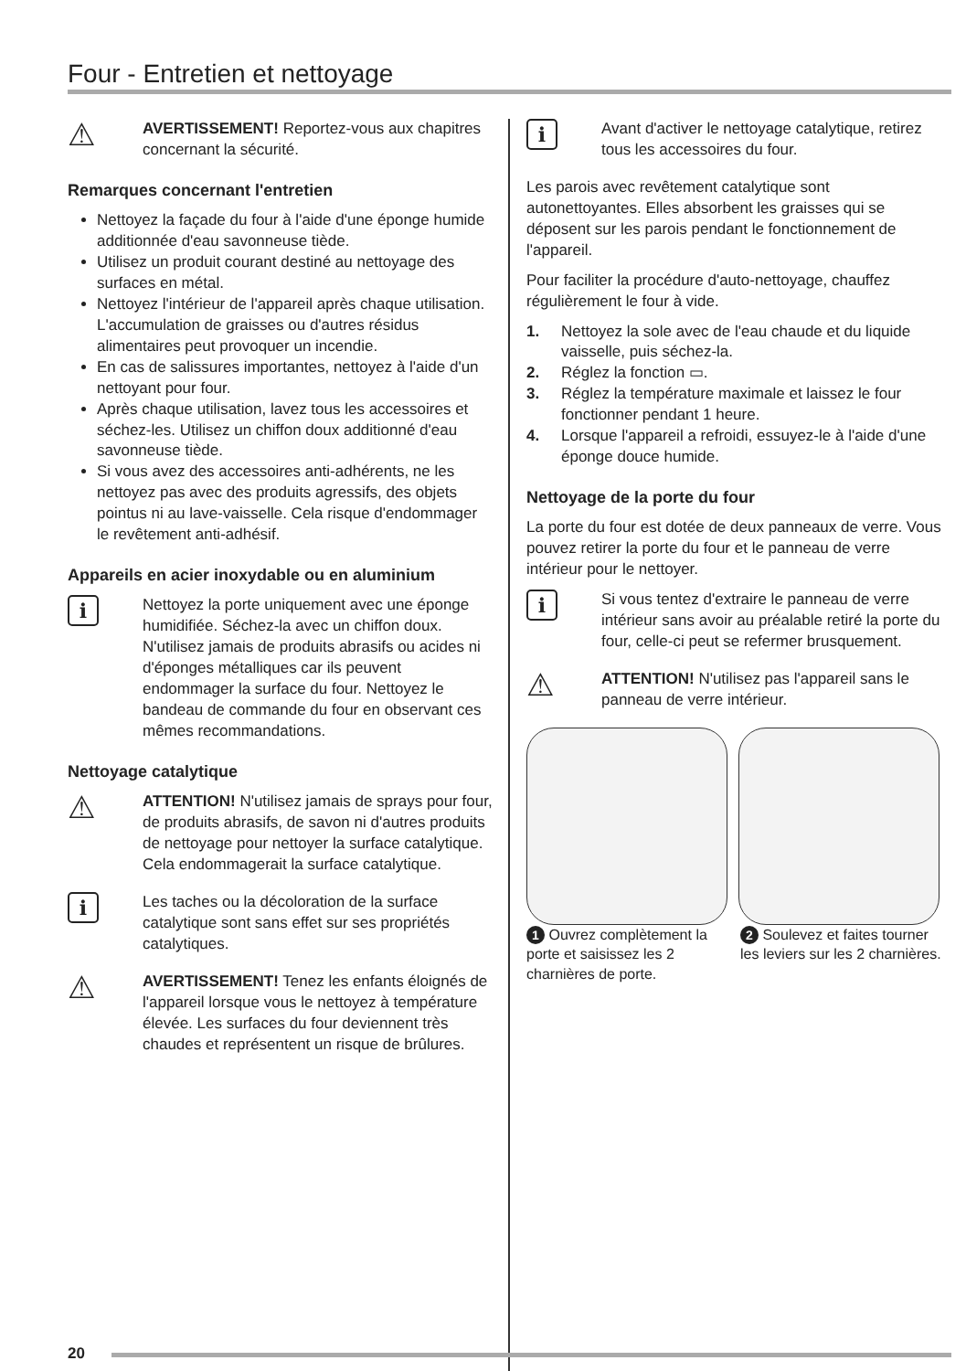Four - Entretien et nettoyage
⚠
AVERTISSEMENT! Reportez-vous aux chapitres concernant la sécurité.
Remarques concernant l'entretien
Nettoyez la façade du four à l'aide d'une éponge humide additionnée d'eau savonneuse tiède.
Utilisez un produit courant destiné au nettoyage des surfaces en métal.
Nettoyez l'intérieur de l'appareil après chaque utilisation. L'accumulation de graisses ou d'autres résidus alimentaires peut provoquer un incendie.
En cas de salissures importantes, nettoyez à l'aide d'un nettoyant pour four.
Après chaque utilisation, lavez tous les accessoires et séchez-les. Utilisez un chiffon doux additionné d'eau savonneuse tiède.
Si vous avez des accessoires anti-adhérents, ne les nettoyez pas avec des produits agressifs, des objets pointus ni au lave-vaisselle. Cela risque d'endommager le revêtement anti-adhésif.
Appareils en acier inoxydable ou en aluminium
i
Nettoyez la porte uniquement avec une éponge humidifiée. Séchez-la avec un chiffon doux. N'utilisez jamais de produits abrasifs ou acides ni d'éponges métalliques car ils peuvent endommager la surface du four. Nettoyez le bandeau de commande du four en observant ces mêmes recommandations.
Nettoyage catalytique
⚠
ATTENTION! N'utilisez jamais de sprays pour four, de produits abrasifs, de savon ni d'autres produits de nettoyage pour nettoyer la surface catalytique. Cela endommagerait la surface catalytique.
i
Les taches ou la décoloration de la surface catalytique sont sans effet sur ses propriétés catalytiques.
⚠
AVERTISSEMENT! Tenez les enfants éloignés de l'appareil lorsque vous le nettoyez à température élevée. Les surfaces du four deviennent très chaudes et représentent un risque de brûlures.
i
Avant d'activer le nettoyage catalytique, retirez tous les accessoires du four.
Les parois avec revêtement catalytique sont autonettoyantes. Elles absorbent les graisses qui se déposent sur les parois pendant le fonctionnement de l'appareil.
Pour faciliter la procédure d'auto-nettoyage, chauffez régulièrement le four à vide.
1. Nettoyez la sole avec de l'eau chaude et du liquide vaisselle, puis séchez-la.
2. Réglez la fonction ▭.
3. Réglez la température maximale et laissez le four fonctionner pendant 1 heure.
4. Lorsque l'appareil a refroidi, essuyez-le à l'aide d'une éponge douce humide.
Nettoyage de la porte du four
La porte du four est dotée de deux panneaux de verre. Vous pouvez retirer la porte du four et le panneau de verre intérieur pour le nettoyer.
i
Si vous tentez d'extraire le panneau de verre intérieur sans avoir au préalable retiré la porte du four, celle-ci peut se refermer brusquement.
⚠
ATTENTION! N'utilisez pas l'appareil sans le panneau de verre intérieur.
1 Ouvrez complètement la porte et saisissez les 2 charnières de porte.
2 Soulevez et faites tourner les leviers sur les 2 charnières.
20